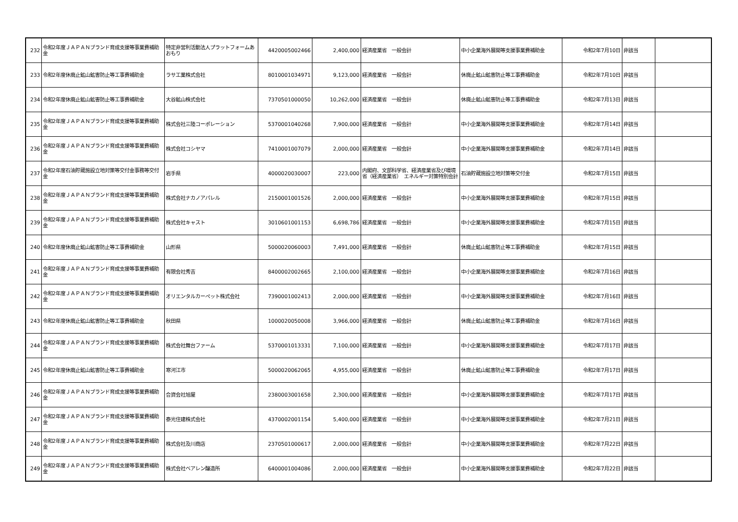| 232 | 令和2年度ＪＡＰＡＮブランド育成支援等事業費補助金 | 特定非営利活動法人プラットフォームあおもり | 4420005002466 | 2,400,000 | 経済産業省 一般会計 | 中小企業海外展開等支援事業費補助金 | 令和2年7月10日 | 非該当 | |
| 233 | 令和2年度休廃止鉱山鉱害防止等工事費補助金 | ラサ工業株式会社 | 8010001034971 | 9,123,000 | 経済産業省 一般会計 | 休廃止鉱山鉱害防止等工事費補助金 | 令和2年7月10日 | 非該当 | |
| 234 | 令和2年度休廃止鉱山鉱害防止等工事費補助金 | 大谷鉱山株式会社 | 7370501000050 | 10,262,000 | 経済産業省 一般会計 | 休廃止鉱山鉱害防止等工事費補助金 | 令和2年7月13日 | 非該当 | |
| 235 | 令和2年度ＪＡＰＡＮブランド育成支援等事業費補助金 | 株式会社三陸コーポレーション | 5370001040268 | 7,900,000 | 経済産業省 一般会計 | 中小企業海外展開等支援事業費補助金 | 令和2年7月14日 | 非該当 | |
| 236 | 令和2年度ＪＡＰＡＮブランド育成支援等事業費補助金 | 株式会社コシヤマ | 7410001007079 | 2,000,000 | 経済産業省 一般会計 | 中小企業海外展開等支援事業費補助金 | 令和2年7月14日 | 非該当 | |
| 237 | 令和2年度石油貯蔵施設立地対策等交付金事務等交付金 | 岩手県 | 4000020030007 | 223,000 | 内閣府、文部科学省、経済産業省及び環境省（経済産業省） エネルギー対策特別会計 | 石油貯蔵施設立地対策等交付金 | 令和2年7月15日 | 非該当 | |
| 238 | 令和2年度ＪＡＰＡＮブランド育成支援等事業費補助金 | 株式会社ナカノアパレル | 2150001001526 | 2,000,000 | 経済産業省 一般会計 | 中小企業海外展開等支援事業費補助金 | 令和2年7月15日 | 非該当 | |
| 239 | 令和2年度ＪＡＰＡＮブランド育成支援等事業費補助金 | 株式会社キャスト | 3010601001153 | 6,698,786 | 経済産業省 一般会計 | 中小企業海外展開等支援事業費補助金 | 令和2年7月15日 | 非該当 | |
| 240 | 令和2年度休廃止鉱山鉱害防止等工事費補助金 | 山形県 | 5000020060003 | 7,491,000 | 経済産業省 一般会計 | 休廃止鉱山鉱害防止等工事費補助金 | 令和2年7月15日 | 非該当 | |
| 241 | 令和2年度ＪＡＰＡＮブランド育成支援等事業費補助金 | 有限会社秀吉 | 8400002002665 | 2,100,000 | 経済産業省 一般会計 | 中小企業海外展開等支援事業費補助金 | 令和2年7月16日 | 非該当 | |
| 242 | 令和2年度ＪＡＰＡＮブランド育成支援等事業費補助金 | オリエンタルカーペット株式会社 | 7390001002413 | 2,000,000 | 経済産業省 一般会計 | 中小企業海外展開等支援事業費補助金 | 令和2年7月16日 | 非該当 | |
| 243 | 令和2年度休廃止鉱山鉱害防止等工事費補助金 | 秋田県 | 1000020050008 | 3,966,000 | 経済産業省 一般会計 | 休廃止鉱山鉱害防止等工事費補助金 | 令和2年7月16日 | 非該当 | |
| 244 | 令和2年度ＪＡＰＡＮブランド育成支援等事業費補助金 | 株式会社舞台ファーム | 5370001013331 | 7,100,000 | 経済産業省 一般会計 | 中小企業海外展開等支援事業費補助金 | 令和2年7月17日 | 非該当 | |
| 245 | 令和2年度休廃止鉱山鉱害防止等工事費補助金 | 寒河江市 | 5000020062065 | 4,955,000 | 経済産業省 一般会計 | 休廃止鉱山鉱害防止等工事費補助金 | 令和2年7月17日 | 非該当 | |
| 246 | 令和2年度ＪＡＰＡＮブランド育成支援等事業費補助金 | 合資会社旭屋 | 2380003001658 | 2,300,000 | 経済産業省 一般会計 | 中小企業海外展開等支援事業費補助金 | 令和2年7月17日 | 非該当 | |
| 247 | 令和2年度ＪＡＰＡＮブランド育成支援等事業費補助金 | 泰光住建株式会社 | 4370002001154 | 5,400,000 | 経済産業省 一般会計 | 中小企業海外展開等支援事業費補助金 | 令和2年7月21日 | 非該当 | |
| 248 | 令和2年度ＪＡＰＡＮブランド育成支援等事業費補助金 | 株式会社及川商店 | 2370501000617 | 2,000,000 | 経済産業省 一般会計 | 中小企業海外展開等支援事業費補助金 | 令和2年7月22日 | 非該当 | |
| 249 | 令和2年度ＪＡＰＡＮブランド育成支援等事業費補助金 | 株式会社ベアレン醸造所 | 6400001004086 | 2,000,000 | 経済産業省 一般会計 | 中小企業海外展開等支援事業費補助金 | 令和2年7月22日 | 非該当 | |